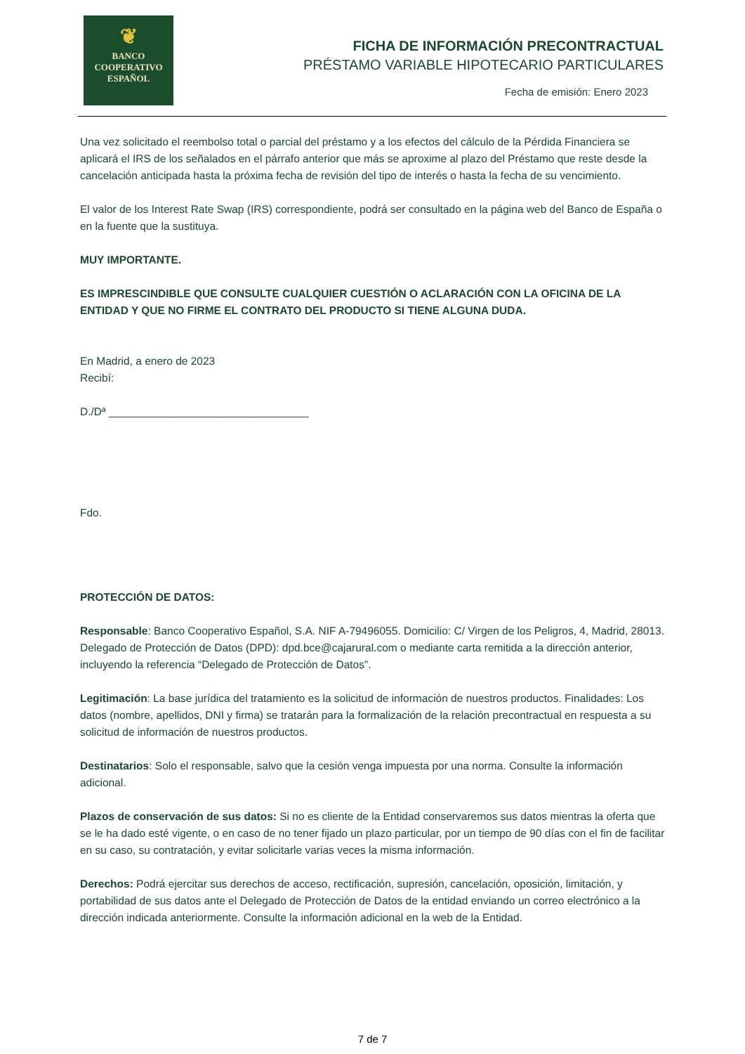❦
BANCO
COOPERATIVO
ESPAÑOL
FICHA DE INFORMACIÓN PRECONTRACTUAL
PRÉSTAMO VARIABLE HIPOTECARIO PARTICULARES
Fecha de emisión: Enero 2023
Una vez solicitado el reembolso total o parcial del préstamo y a los efectos del cálculo de la Pérdida Financiera se aplicará el IRS de los señalados en el párrafo anterior que más se aproxime al plazo del Préstamo que reste desde la cancelación anticipada hasta la próxima fecha de revisión del tipo de interés o hasta la fecha de su vencimiento.
El valor de los Interest Rate Swap (IRS) correspondiente, podrá ser consultado en la página web del Banco de España o en la fuente que la sustituya.
MUY IMPORTANTE.
ES IMPRESCINDIBLE QUE CONSULTE CUALQUIER CUESTIÓN O ACLARACIÓN CON LA OFICINA DE LA ENTIDAD Y QUE NO FIRME EL CONTRATO DEL PRODUCTO SI TIENE ALGUNA DUDA.
En Madrid, a enero de 2023
Recibí:
D./Dª _________________________________
Fdo.
PROTECCIÓN DE DATOS:
Responsable: Banco Cooperativo Español, S.A. NIF A-79496055. Domicilio: C/ Virgen de los Peligros, 4, Madrid, 28013. Delegado de Protección de Datos (DPD): dpd.bce@cajarural.com o mediante carta remitida a la dirección anterior, incluyendo la referencia “Delegado de Protección de Datos”.
Legitimación: La base jurídica del tratamiento es la solicitud de información de nuestros productos. Finalidades: Los datos (nombre, apellidos, DNI y firma) se tratarán para la formalización de la relación precontractual en respuesta a su solicitud de información de nuestros productos.
Destinatarios: Solo el responsable, salvo que la cesión venga impuesta por una norma. Consulte la información adicional.
Plazos de conservación de sus datos: Si no es cliente de la Entidad conservaremos sus datos mientras la oferta que se le ha dado esté vigente, o en caso de no tener fijado un plazo particular, por un tiempo de 90 días con el fin de facilitar en su caso, su contratación, y evitar solicitarle varias veces la misma información.
Derechos: Podrá ejercitar sus derechos de acceso, rectificación, supresión, cancelación, oposición, limitación, y portabilidad de sus datos ante el Delegado de Protección de Datos de la entidad enviando un correo electrónico a la dirección indicada anteriormente. Consulte la información adicional en la web de la Entidad.
7 de 7